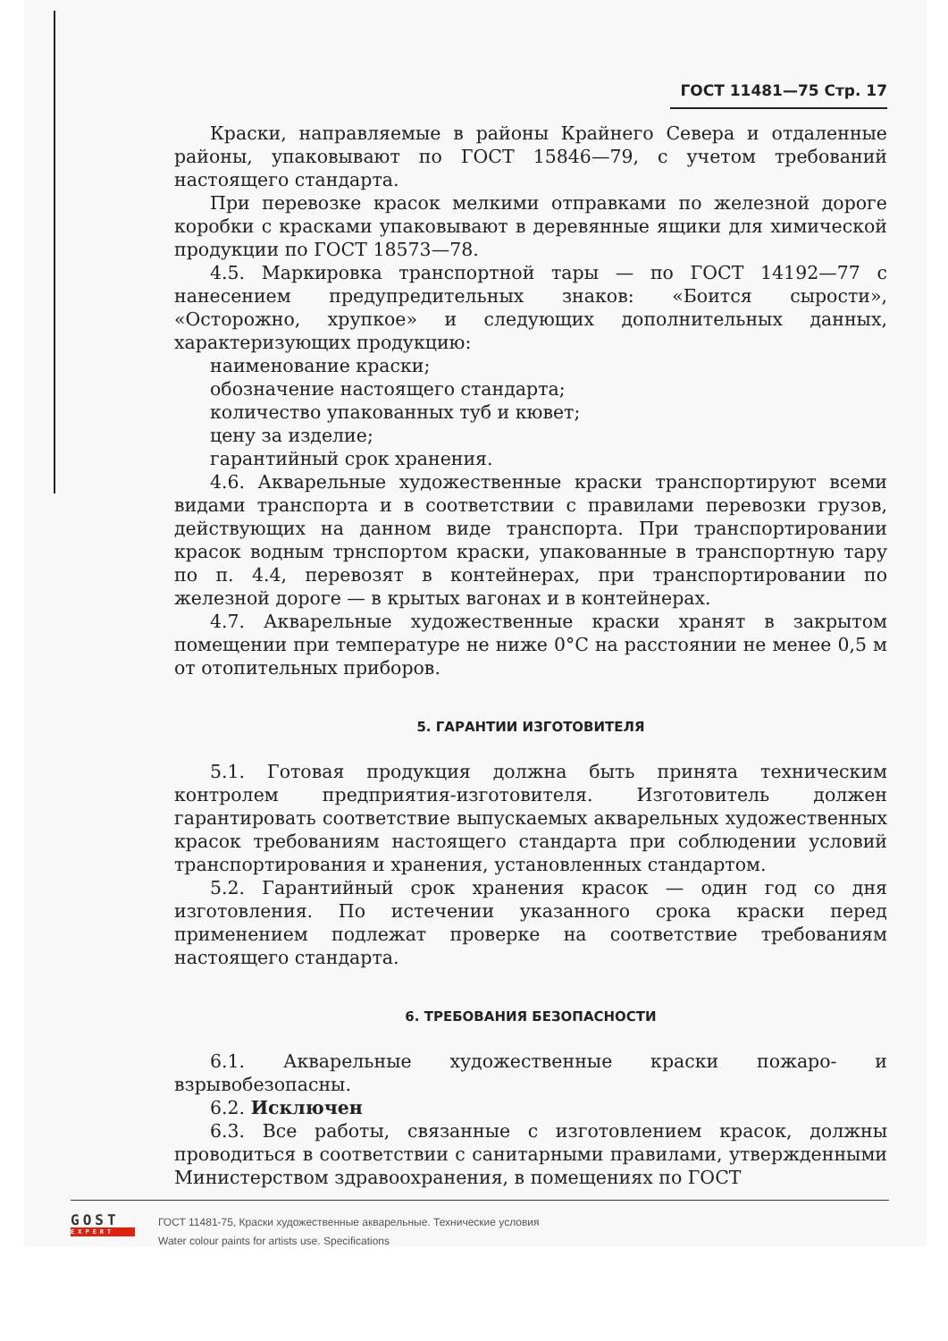ГОСТ 11481—75 Стр. 17
Краски, направляемые в районы Крайнего Севера и отдаленные районы, упаковывают по ГОСТ 15846—79, с учетом требований настоящего стандарта.
При перевозке красок мелкими отправками по железной дороге коробки с красками упаковывают в деревянные ящики для химической продукции по ГОСТ 18573—78.
4.5. Маркировка транспортной тары — по ГОСТ 14192—77 с нанесением предупредительных знаков: «Боится сырости», «Осторожно, хрупкое» и следующих дополнительных данных, характеризующих продукцию:
наименование краски;
обозначение настоящего стандарта;
количество упакованных туб и кювет;
цену за изделие;
гарантийный срок хранения.
4.6. Акварельные художественные краски транспортируют всеми видами транспорта и в соответствии с правилами перевозки грузов, действующих на данном виде транспорта. При транспортировании красок водным трнспортом краски, упакованные в транспортную тару по п. 4.4, перевозят в контейнерах, при транспортировании по железной дороге — в крытых вагонах и в контейнерах.
4.7. Акварельные художественные краски хранят в закрытом помещении при температуре не ниже 0°С на расстоянии не менее 0,5 м от отопительных приборов.
5. ГАРАНТИИ ИЗГОТОВИТЕЛЯ
5.1. Готовая продукция должна быть принята техническим контролем предприятия-изготовителя. Изготовитель должен гарантировать соответствие выпускаемых акварельных художественных красок требованиям настоящего стандарта при соблюдении условий транспортирования и хранения, установленных стандартом.
5.2. Гарантийный срок хранения красок — один год со дня изготовления. По истечении указанного срока краски перед применением подлежат проверке на соответствие требованиям настоящего стандарта.
6. ТРЕБОВАНИЯ БЕЗОПАСНОСТИ
6.1. Акварельные художественные краски пожаро- и взрывобезопасны.
6.2. Исключен
6.3. Все работы, связанные с изготовлением красок, должны проводиться в соответствии с санитарными правилами, утвержденными Министерством здравоохранения, в помещениях по ГОСТ
GOST
EXPERT
ГОСТ 11481-75, Краски художественные акварельные. Технические условия
Water colour paints for artists use. Specifications